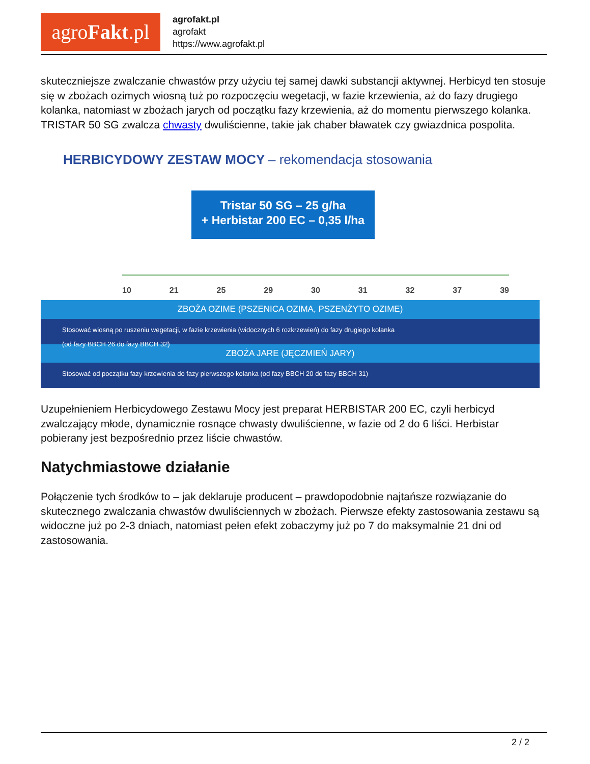agroFakt.pl
agrofakt.pl
agrofakt
https://www.agrofakt.pl
skuteczniejsze zwalczanie chwastów przy użyciu tej samej dawki substancji aktywnej. Herbicyd ten stosuje się w zbożach ozimych wiosną tuż po rozpoczęciu wegetacji, w fazie krzewienia, aż do fazy drugiego kolanka, natomiast w zbożach jarych od początku fazy krzewienia, aż do momentu pierwszego kolanka. TRISTAR 50 SG zwalcza chwasty dwuliścienne, takie jak chaber bławatek czy gwiazdnica pospolita.
HERBICYDOWY ZESTAW MOCY – rekomendacja stosowania
Tristar 50 SG – 25 g/ha
+ Herbistar 200 EC – 0,35 l/ha
10 21 25 29 30 31 32 37 39
ZBOŻA OZIME (PSZENICA OZIMA, PSZENŻYTO OZIME)
Stosować wiosną po ruszeniu wegetacji, w fazie krzewienia (widocznych 6 rozkrzewień) do fazy drugiego kolanka
(od fazy BBCH 26 do fazy BBCH 32)
ZBOŻA JARE (JĘCZMIEŃ JARY)
Stosować od początku fazy krzewienia do fazy pierwszego kolanka (od fazy BBCH 20 do fazy BBCH 31)
Uzupełnieniem Herbicydowego Zestawu Mocy jest preparat HERBISTAR 200 EC, czyli herbicyd zwalczający młode, dynamicznie rosnące chwasty dwuliścienne, w fazie od 2 do 6 liści. Herbistar pobierany jest bezpośrednio przez liście chwastów.
Natychmiastowe działanie
Połączenie tych środków to – jak deklaruje producent – prawdopodobnie najtańsze rozwiązanie do skutecznego zwalczania chwastów dwuliściennych w zbożach. Pierwsze efekty zastosowania zestawu są widoczne już po 2-3 dniach, natomiast pełen efekt zobaczymy już po 7 do maksymalnie 21 dni od zastosowania.
2 / 2